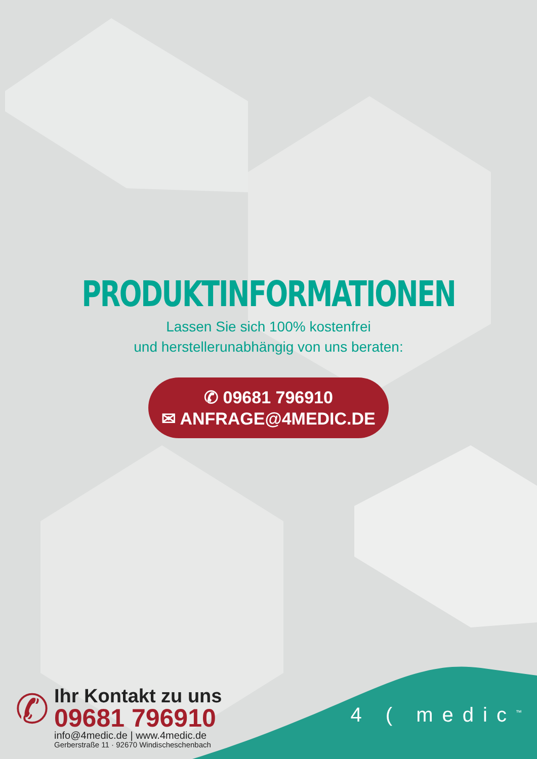PRODUKTINFORMATIONEN
Lassen Sie sich 100% kostenfrei
und herstellerunabhängig von uns beraten:
✆ 09681 796910
✉ ANFRAGE@4MEDIC.DE
✆
Ihr Kontakt zu uns
09681 796910
info@4medic.de | www.4medic.de
Gerberstraße 11 · 92670 Windischeschenbach
4 ( medic<sup>™</sup>